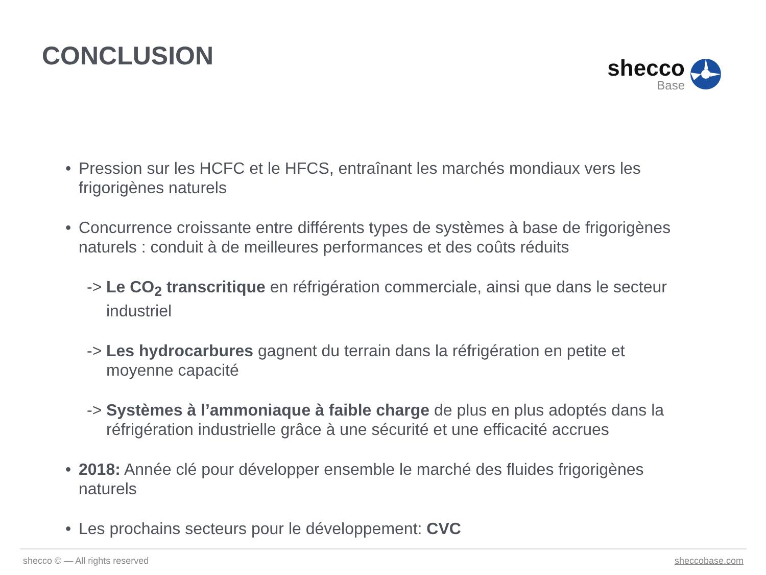CONCLUSION
shecco
Base
• Pression sur les HCFC et le HFCS, entraînant les marchés mondiaux vers les frigorigènes naturels
• Concurrence croissante entre différents types de systèmes à base de frigorigènes naturels : conduit à de meilleures performances et des coûts réduits
-> Le CO<sub>2</sub> transcritique en réfrigération commerciale, ainsi que dans le secteur industriel
-> Les hydrocarbures gagnent du terrain dans la réfrigération en petite et moyenne capacité
-> Systèmes à l’ammoniaque à faible charge de plus en plus adoptés dans la réfrigération industrielle grâce à une sécurité et une efficacité accrues
• 2018: Année clé pour développer ensemble le marché des fluides frigorigènes naturels
• Les prochains secteurs pour le développement: CVC
shecco © — All rights reserved sheccobase.com